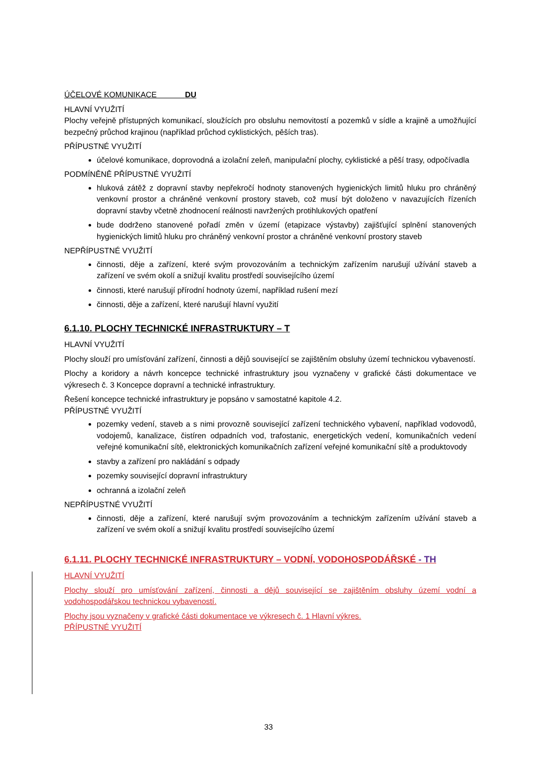ÚČELOVÉ KOMUNIKACE DU
HLAVNÍ VYUŽITÍ
Plochy veřejně přístupných komunikací, sloužících pro obsluhu nemovitostí a pozemků v sídle a krajině a umožňující bezpečný průchod krajinou (například průchod cyklistických, pěších tras).
PŘÍPUSTNÉ VYUŽITÍ
účelové komunikace, doprovodná a izolační zeleň, manipulační plochy, cyklistické a pěší trasy, odpočívadla
PODMÍNĚNĚ PŘÍPUSTNÉ VYUŽITÍ
hluková zátěž z dopravní stavby nepřekročí hodnoty stanovených hygienických limitů hluku pro chráněný venkovní prostor a chráněné venkovní prostory staveb, což musí být doloženo v navazujících řízeních dopravní stavby včetně zhodnocení reálnosti navržených protihlukových opatření
bude dodrženo stanovené pořadí změn v území (etapizace výstavby) zajišťující splnění stanovených hygienických limitů hluku pro chráněný venkovní prostor a chráněné venkovní prostory staveb
NEPŘÍPUSTNÉ VYUŽITÍ
činnosti, děje a zařízení, které svým provozováním a technickým zařízením narušují užívání staveb a zařízení ve svém okolí a snižují kvalitu prostředí souvisejícího území
činnosti, které narušují přírodní hodnoty území, například rušení mezí
činnosti, děje a zařízení, které narušují hlavní využití
6.1.10. PLOCHY TECHNICKÉ INFRASTRUKTURY – T
HLAVNÍ VYUŽITÍ
Plochy slouží pro umísťování zařízení, činnosti a dějů související se zajištěním obsluhy území technickou vybaveností.
Plochy a koridory a návrh koncepce technické infrastruktury jsou vyznačeny v grafické části dokumentace ve výkresech č. 3 Koncepce dopravní a technické infrastruktury.
Řešení koncepce technické infrastruktury je popsáno v samostatné kapitole 4.2.
PŘÍPUSTNÉ VYUŽITÍ
pozemky vedení, staveb a s nimi provozně související zařízení technického vybavení, například vodovodů, vodojemů, kanalizace, čistíren odpadních vod, trafostanic, energetických vedení, komunikačních vedení veřejné komunikační sítě, elektronických komunikačních zařízení veřejné komunikační sítě a produktovody
stavby a zařízení pro nakládání s odpady
pozemky související dopravní infrastruktury
ochranná a izolační zeleň
NEPŘÍPUSTNÉ VYUŽITÍ
činnosti, děje a zařízení, které narušují svým provozováním a technickým zařízením užívání staveb a zařízení ve svém okolí a snižují kvalitu prostředí souvisejícího území
6.1.11. PLOCHY TECHNICKÉ INFRASTRUKTURY – VODNÍ, VODOHOSPODÁŘSKÉ - TH
HLAVNÍ VYUŽITÍ
Plochy slouží pro umísťování zařízení, činnosti a dějů související se zajištěním obsluhy území vodní a vodohospodářskou technickou vybaveností.
Plochy jsou vyznačeny v grafické části dokumentace ve výkresech č. 1 Hlavní výkres.
PŘÍPUSTNÉ VYUŽITÍ
33